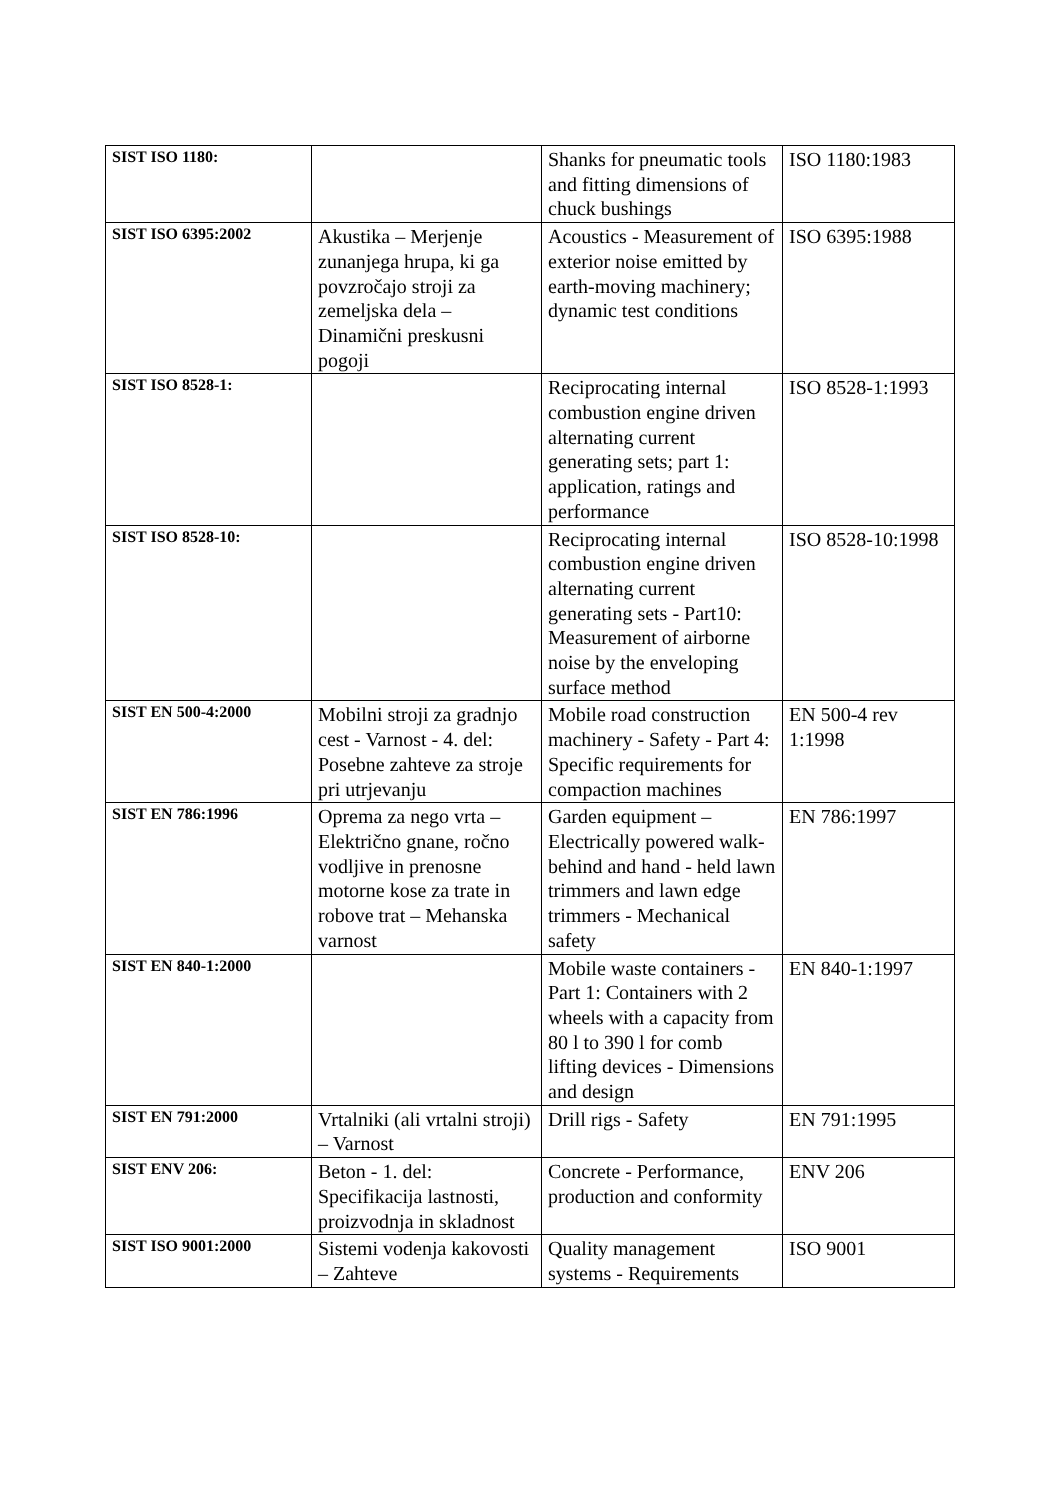| SIST ISO 1180: | | Shanks for pneumatic tools and fitting dimensions of chuck bushings | ISO 1180:1983 |
| SIST ISO 6395:2002 | Akustika – Merjenje zunanjega hrupa, ki ga povzročajo stroji za zemeljska dela – Dinamični preskusni pogoji | Acoustics - Measurement of exterior noise emitted by earth-moving machinery; dynamic test conditions | ISO 6395:1988 |
| SIST ISO 8528-1: | | Reciprocating internal combustion engine driven alternating current generating sets; part 1: application, ratings and performance | ISO 8528-1:1993 |
| SIST ISO 8528-10: | | Reciprocating internal combustion engine driven alternating current generating sets - Part10: Measurement of airborne noise by the enveloping surface method | ISO 8528-10:1998 |
| SIST EN 500-4:2000 | Mobilni stroji za gradnjo cest - Varnost - 4. del: Posebne zahteve za stroje pri utrjevanju | Mobile road construction machinery - Safety - Part 4: Specific requirements for compaction machines | EN 500-4 rev 1:1998 |
| SIST EN 786:1996 | Oprema za nego vrta – Električno gnane, ročno vodljive in prenosne motorne kose za trate in robove trat – Mehanska varnost | Garden equipment – Electrically powered walk-behind and hand - held lawn trimmers and lawn edge trimmers - Mechanical safety | EN 786:1997 |
| SIST EN 840-1:2000 | | Mobile waste containers - Part 1: Containers with 2 wheels with a capacity from 80 l to 390 l for comb lifting devices - Dimensions and design | EN 840-1:1997 |
| SIST EN 791:2000 | Vrtalniki (ali vrtalni stroji) – Varnost | Drill rigs - Safety | EN 791:1995 |
| SIST ENV 206: | Beton - 1. del: Specifikacija lastnosti, proizvodnja in skladnost | Concrete - Performance, production and conformity | ENV 206 |
| SIST ISO 9001:2000 | Sistemi vodenja kakovosti – Zahteve | Quality management systems - Requirements | ISO 9001 |